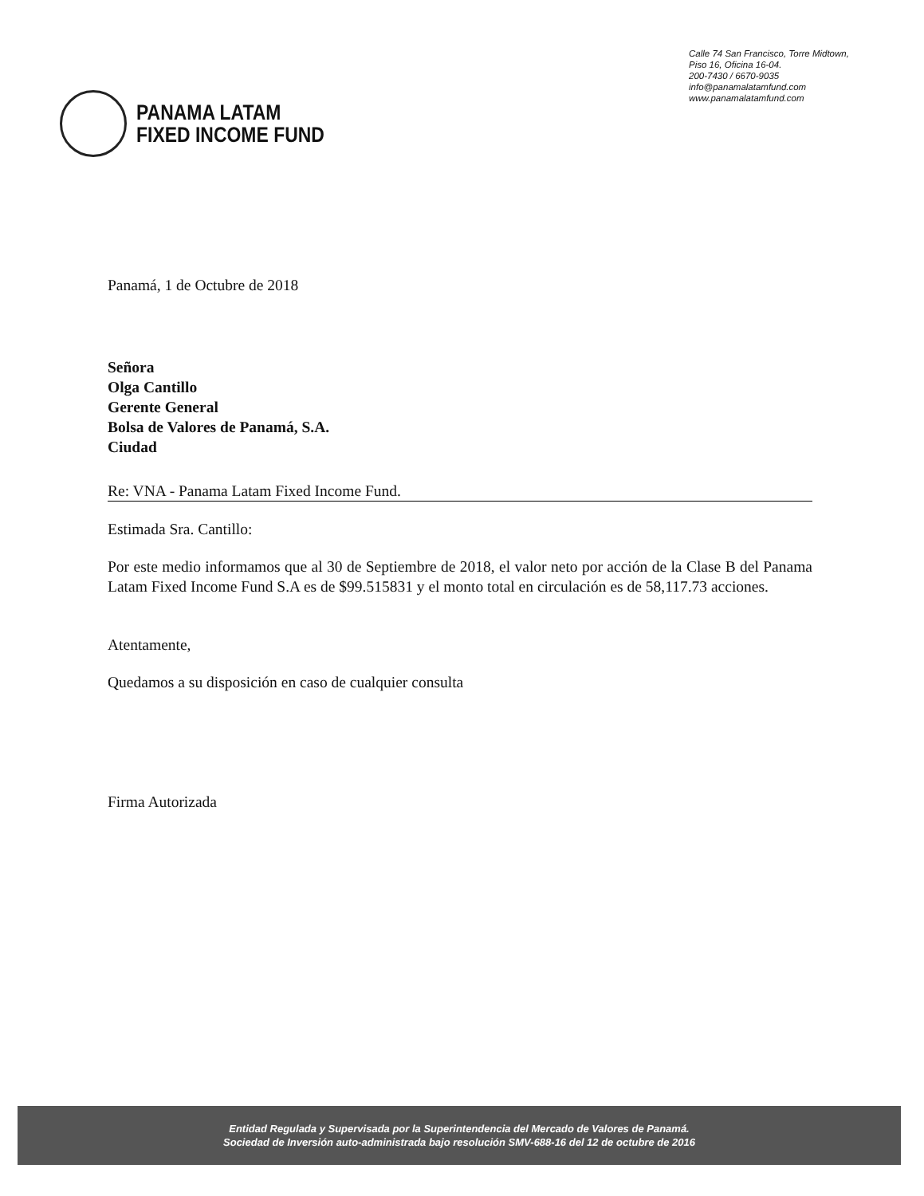PANAMA LATAM
FIXED INCOME FUND
Calle 74 San Francisco, Torre Midtown,
Piso 16, Oficina 16-04.
200-7430 / 6670-9035
info@panamalatamfund.com
www.panamalatamfund.com
Panamá, 1 de Octubre de 2018
Señora
Olga Cantillo
Gerente General
Bolsa de Valores de Panamá, S.A.
Ciudad
Re: VNA - Panama Latam Fixed Income Fund.
Estimada Sra. Cantillo:
Por este medio informamos que al 30 de Septiembre de 2018, el valor neto por acción de la Clase B del Panama Latam Fixed Income Fund S.A es de $99.515831 y el monto total en circulación es de 58,117.73 acciones.
Atentamente,
Quedamos a su disposición en caso de cualquier consulta
Firma Autorizada
Entidad Regulada y Supervisada por la Superintendencia del Mercado de Valores de Panamá.
Sociedad de Inversión auto-administrada bajo resolución SMV-688-16 del 12 de octubre de 2016